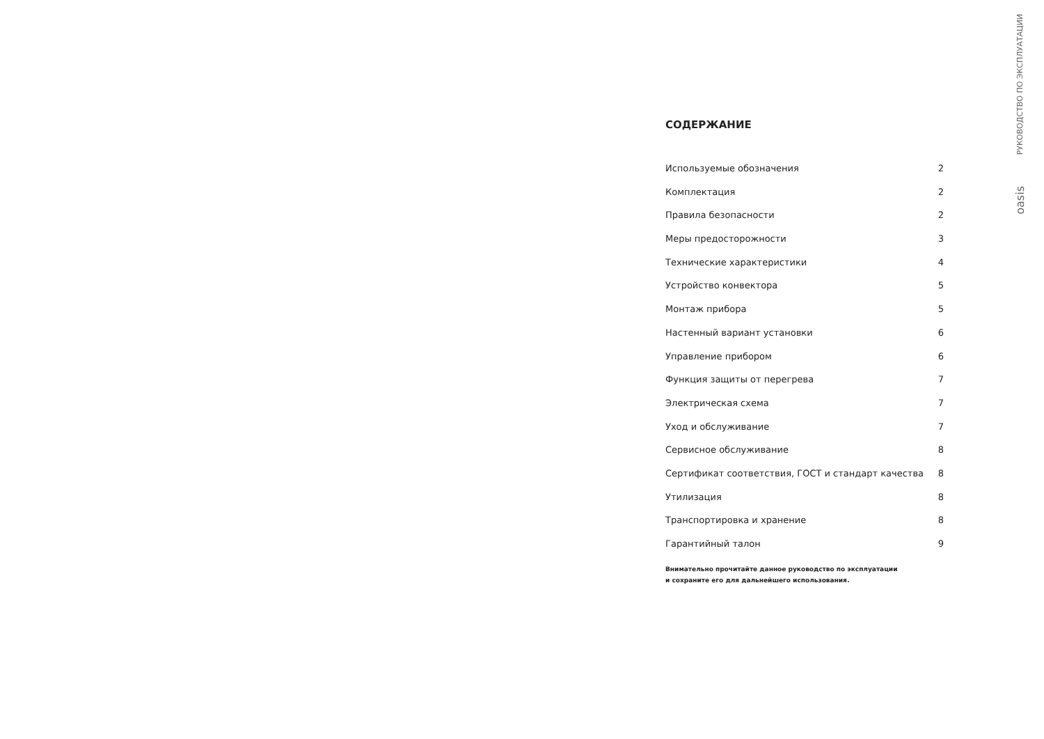РУКОВОДСТВО ПО ЭКСПЛУАТАЦИИ
oasis
СОДЕРЖАНИЕ
Используемые обозначения 2
Комплектация 2
Правила безопасности 2
Меры предосторожности 3
Технические характеристики 4
Устройство конвектора 5
Монтаж прибора 5
Настенный вариант установки 6
Управление прибором 6
Функция защиты от перегрева 7
Электрическая схема 7
Уход и обслуживание 7
Сервисное обслуживание 8
Сертификат соответствия, ГОСТ и стандарт качества 8
Утилизация 8
Транспортировка и хранение 8
Гарантийный талон 9
Внимательно прочитайте данное руководство по эксплуатации
и сохраните его для дальнейшего использования.